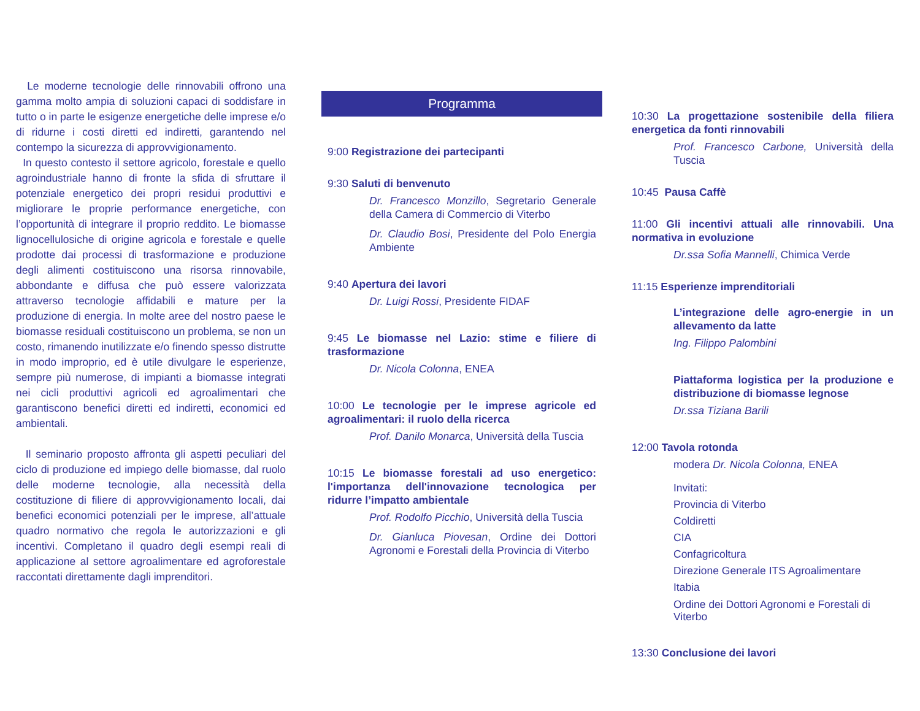Le moderne tecnologie delle rinnovabili offrono una gamma molto ampia di soluzioni capaci di soddisfare in tutto o in parte le esigenze energetiche delle imprese e/o di ridurne i costi diretti ed indiretti, garantendo nel contempo la sicurezza di approvvigionamento.
In questo contesto il settore agricolo, forestale e quello agroindustriale hanno di fronte la sfida di sfruttare il potenziale energetico dei propri residui produttivi e migliorare le proprie performance energetiche, con l’opportunità di integrare il proprio reddito. Le biomasse lignocellulosiche di origine agricola e forestale e quelle prodotte dai processi di trasformazione e produzione degli alimenti costituiscono una risorsa rinnovabile, abbondante e diffusa che può essere valorizzata attraverso tecnologie affidabili e mature per la produzione di energia. In molte aree del nostro paese le biomasse residuali costituiscono un problema, se non un costo, rimanendo inutilizzate e/o finendo spesso distrutte in modo improprio, ed è utile divulgare le esperienze, sempre più numerose, di impianti a biomasse integrati nei cicli produttivi agricoli ed agroalimentari che garantiscono benefici diretti ed indiretti, economici ed ambientali.
Il seminario proposto affronta gli aspetti peculiari del ciclo di produzione ed impiego delle biomasse, dal ruolo delle moderne tecnologie, alla necessità della costituzione di filiere di approvvigionamento locali, dai benefici economici potenziali per le imprese, all’attuale quadro normativo che regola le autorizzazioni e gli incentivi. Completano il quadro degli esempi reali di applicazione al settore agroalimentare ed agroforestale raccontati direttamente dagli imprenditori.
Programma
9:00 Registrazione dei partecipanti
9:30 Saluti di benvenuto
Dr. Francesco Monzillo, Segretario Generale della Camera di Commercio di Viterbo
Dr. Claudio Bosi, Presidente del Polo Energia Ambiente
9:40 Apertura dei lavori
Dr. Luigi Rossi, Presidente FIDAF
9:45 Le biomasse nel Lazio: stime e filiere di trasformazione
Dr. Nicola Colonna, ENEA
10:00 Le tecnologie per le imprese agricole ed agroalimentari: il ruolo della ricerca
Prof. Danilo Monarca, Università della Tuscia
10:15 Le biomasse forestali ad uso energetico: l'importanza dell'innovazione tecnologica per ridurre l’impatto ambientale
Prof. Rodolfo Picchio, Università della Tuscia
Dr. Gianluca Piovesan, Ordine dei Dottori Agronomi e Forestali della Provincia di Viterbo
10:30 La progettazione sostenibile della filiera energetica da fonti rinnovabili
Prof. Francesco Carbone, Università della Tuscia
10:45 Pausa Caffè
11:00 Gli incentivi attuali alle rinnovabili. Una normativa in evoluzione
Dr.ssa Sofia Mannelli, Chimica Verde
11:15 Esperienze imprenditoriali
L’integrazione delle agro-energie in un allevamento da latte
Ing. Filippo Palombini
Piattaforma logistica per la produzione e distribuzione di biomasse legnose
Dr.ssa Tiziana Barili
12:00 Tavola rotonda
modera Dr. Nicola Colonna, ENEA
Invitati:
Provincia di Viterbo
Coldiretti
CIA
Confagricoltura
Direzione Generale ITS Agroalimentare
Itabia
Ordine dei Dottori Agronomi e Forestali di Viterbo
13:30 Conclusione dei lavori